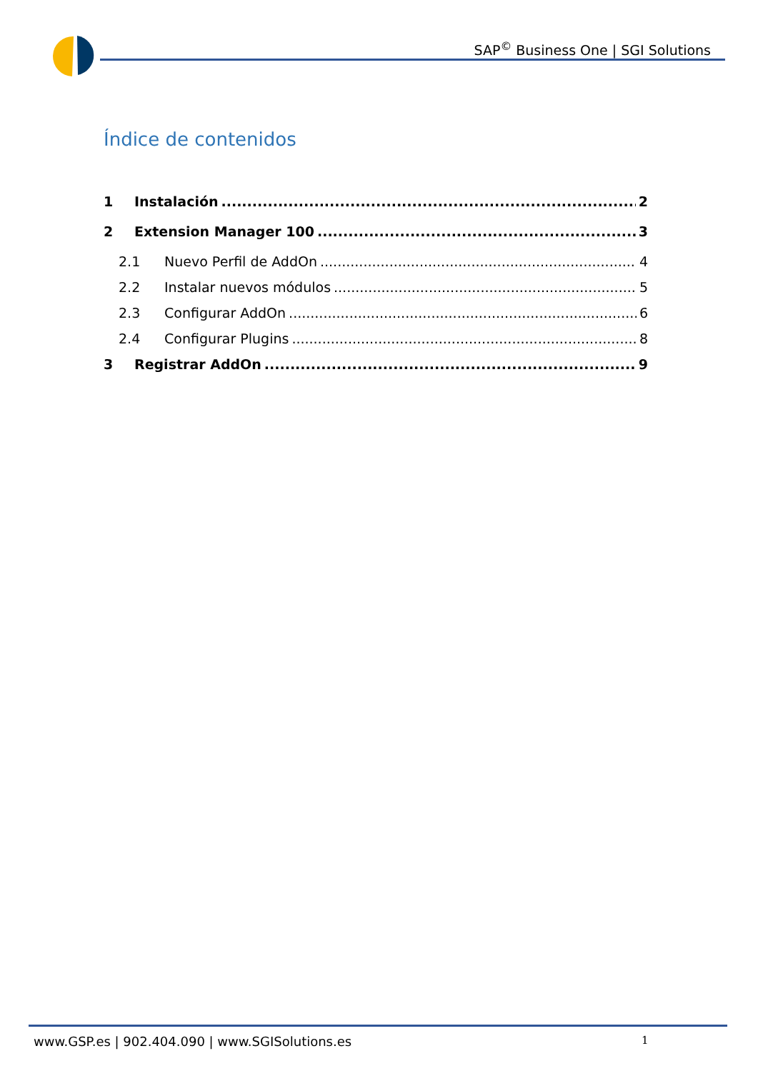SAP<sup>©</sup> Business One | SGI Solutions
Índice de contenidos
1 Instalación 2
2 Extension Manager 100 3
2.1 Nuevo Perfil de AddOn 4
2.2 Instalar nuevos módulos 5
2.3 Configurar AddOn 6
2.4 Configurar Plugins 8
3 Registrar AddOn 9
www.GSP.es | 902.404.090 | www.SGISolutions.es
1